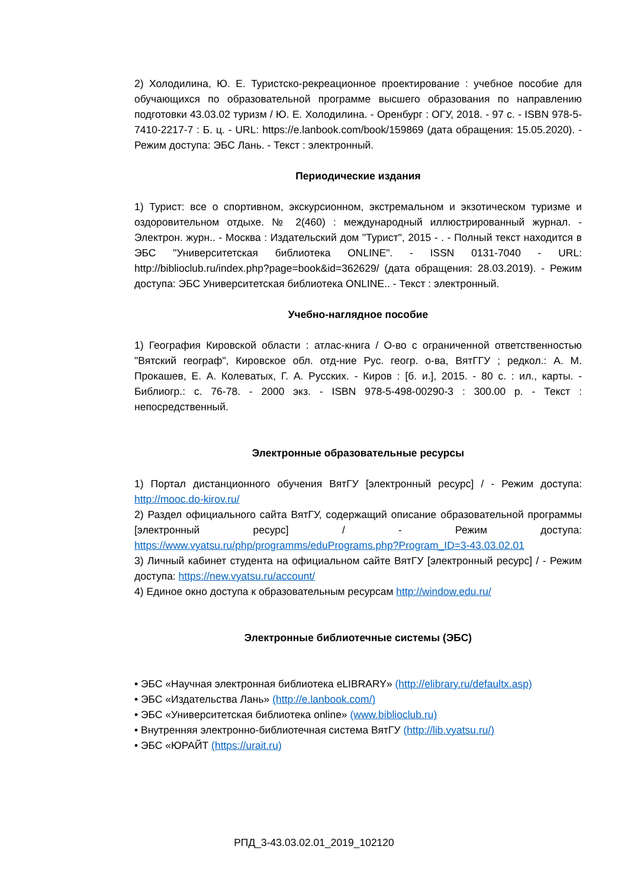2) Холодилина, Ю. Е. Туристско-рекреационное проектирование : учебное пособие для обучающихся по образовательной программе высшего образования по направлению подготовки 43.03.02 туризм / Ю. Е. Холодилина. - Оренбург : ОГУ, 2018. - 97 с. - ISBN 978-5-7410-2217-7 : Б. ц. - URL: https://e.lanbook.com/book/159869 (дата обращения: 15.05.2020). - Режим доступа: ЭБС Лань. - Текст : электронный.
Периодические издания
1) Турист: все о спортивном, экскурсионном, экстремальном и экзотическом туризме и оздоровительном отдыхе. № 2(460) : международный иллюстрированный журнал. - Электрон. журн.. - Москва : Издательский дом "Турист", 2015 - . - Полный текст находится в ЭБС "Университетская библиотека ONLINE". - ISSN 0131-7040 - URL: http://biblioclub.ru/index.php?page=book&id=362629/ (дата обращения: 28.03.2019). - Режим доступа: ЭБС Университетская библиотека ONLINE.. - Текст : электронный.
Учебно-наглядное пособие
1) География Кировской области : атлас-книга / О-во с ограниченной ответственностью "Вятский географ", Кировское обл. отд-ние Рус. геогр. о-ва, ВятГГУ ; редкол.: А. М. Прокашев, Е. А. Колеватых, Г. А. Русских. - Киров : [б. и.], 2015. - 80 с. : ил., карты. - Библиогр.: с. 76-78. - 2000 экз. - ISBN 978-5-498-00290-3 : 300.00 р. - Текст : непосредственный.
Электронные образовательные ресурсы
1) Портал дистанционного обучения ВятГУ [электронный ресурс] / - Режим доступа: http://mooc.do-kirov.ru/
2) Раздел официального сайта ВятГУ, содержащий описание образовательной программы [электронный ресурс] / - Режим доступа: https://www.vyatsu.ru/php/programms/eduPrograms.php?Program_ID=3-43.03.02.01
3) Личный кабинет студента на официальном сайте ВятГУ [электронный ресурс] / - Режим доступа: https://new.vyatsu.ru/account/
4) Единое окно доступа к образовательным ресурсам http://window.edu.ru/
Электронные библиотечные системы (ЭБС)
• ЭБС «Научная электронная библиотека eLIBRARY» (http://elibrary.ru/defaultx.asp)
• ЭБС «Издательства Лань» (http://e.lanbook.com/)
• ЭБС «Университетская библиотека online» (www.biblioclub.ru)
• Внутренняя электронно-библиотечная система ВятГУ (http://lib.vyatsu.ru/)
• ЭБС «ЮРАЙТ (https://urait.ru)
РПД_3-43.03.02.01_2019_102120